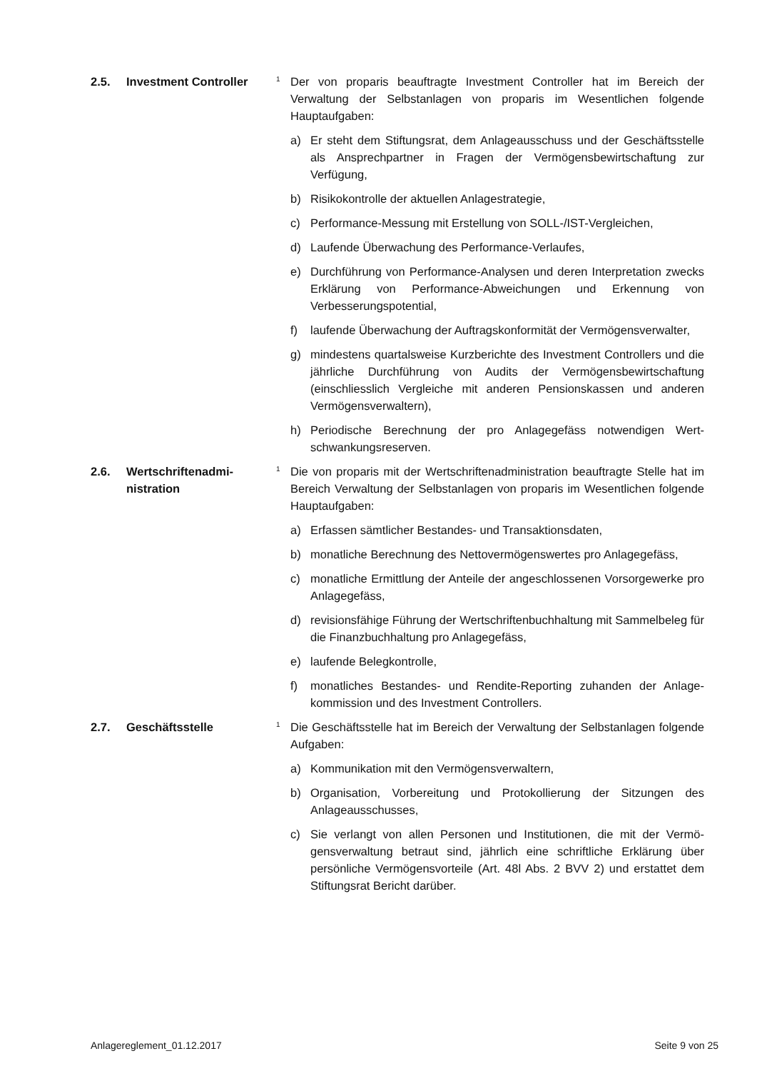2.5. Investment Controller
1
Der von proparis beauftragte Investment Controller hat im Bereich der Verwaltung der Selbstanlagen von proparis im Wesentlichen folgende Hauptaufgaben:
a) Er steht dem Stiftungsrat, dem Anlageausschuss und der Geschäfts­stelle als Ansprechpartner in Fragen der Vermögensbewirtschaftung zur Verfügung,
b) Risikokontrolle der aktuellen Anlagestrategie,
c) Performance-Messung mit Erstellung von SOLL-/IST-Vergleichen,
d) Laufende Überwachung des Performance-Verlaufes,
e) Durchführung von Performance-Analysen und deren Interpretation zwecks Erklärung von Performance-Abweichungen und Erkennung von Verbesserungspotential,
f) laufende Überwachung der Auftragskonformität der Vermögensver­walter,
g) mindestens quartalsweise Kurzberichte des Investment Controllers und die jährliche Durchführung von Audits der Vermögensbewirt­schaftung (einschliesslich Vergleiche mit anderen Pensionskassen und anderen Vermögensverwaltern),
h) Periodische Berechnung der pro Anlagegefäss notwendigen Wert­schwankungsreserven.
2.6. Wertschriftenadmi­nistration
1
Die von proparis mit der Wertschriftenadministration beauftragte Stelle hat im Bereich Verwaltung der Selbstanlagen von proparis im Wesentli­chen folgende Hauptaufgaben:
a) Erfassen sämtlicher Bestandes- und Transaktionsdaten,
b) monatliche Berechnung des Nettovermögenswertes pro Anlagege­fäss,
c) monatliche Ermittlung der Anteile der angeschlossenen Vorsorge­werke pro Anlagegefäss,
d) revisionsfähige Führung der Wertschriftenbuchhaltung mit Sammel­beleg für die Finanzbuchhaltung pro Anlagegefäss,
e) laufende Belegkontrolle,
f) monatliches Bestandes- und Rendite-Reporting zuhanden der Anlage­kommission und des Investment Controllers.
2.7. Geschäftsstelle
1
Die Geschäftsstelle hat im Bereich der Verwaltung der Selbstanlagen folgende Aufgaben:
a) Kommunikation mit den Vermögensverwaltern,
b) Organisation, Vorbereitung und Protokollierung der Sitzungen des Anlageausschusses,
c) Sie verlangt von allen Personen und Institutionen, die mit der Vermö­gensverwaltung betraut sind, jährlich eine schriftliche Erklärung über persönliche Vermögensvorteile (Art. 48l Abs. 2 BVV 2) und erstattet dem Stiftungsrat Bericht darüber.
Anlagereglement_01.12.2017 Seite 9 von 25